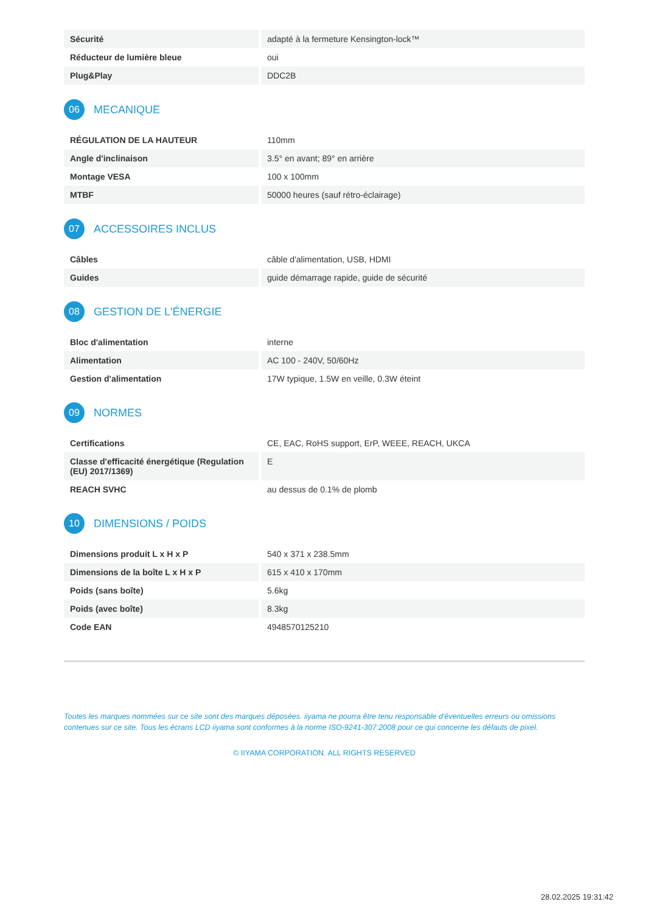| Sécurité | adapté à la fermeture Kensington-lock™ |
| Réducteur de lumière bleue | oui |
| Plug&Play | DDC2B |
06 MECANIQUE
| RÉGULATION DE LA HAUTEUR | 110mm |
| Angle d'inclinaison | 3.5° en avant; 89° en arrière |
| Montage VESA | 100 x 100mm |
| MTBF | 50000 heures (sauf rétro-éclairage) |
07 ACCESSOIRES INCLUS
| Câbles | câble d'alimentation, USB, HDMI |
| Guides | guide démarrage rapide, guide de sécurité |
08 GESTION DE L'ÉNERGIE
| Bloc d'alimentation | interne |
| Alimentation | AC 100 - 240V, 50/60Hz |
| Gestion d'alimentation | 17W typique, 1.5W en veille, 0.3W éteint |
09 NORMES
| Certifications | CE, EAC, RoHS support, ErP, WEEE, REACH, UKCA |
| Classe d'efficacité énergétique (Regulation (EU) 2017/1369) | E |
| REACH SVHC | au dessus de 0.1% de plomb |
10 DIMENSIONS / POIDS
| Dimensions produit L x H x P | 540 x 371 x 238.5mm |
| Dimensions de la boîte L x H x P | 615 x 410 x 170mm |
| Poids (sans boîte) | 5.6kg |
| Poids (avec boîte) | 8.3kg |
| Code EAN | 4948570125210 |
Toutes les marques nommées sur ce site sont des marques déposées. iiyama ne pourra être tenu responsable d'éventuelles erreurs ou omissions contenues sur ce site. Tous les écrans LCD iiyama sont conformes à la norme ISO-9241-307:2008 pour ce qui concerne les défauts de pixel.
© IIYAMA CORPORATION. ALL RIGHTS RESERVED
28.02.2025 19:31:42